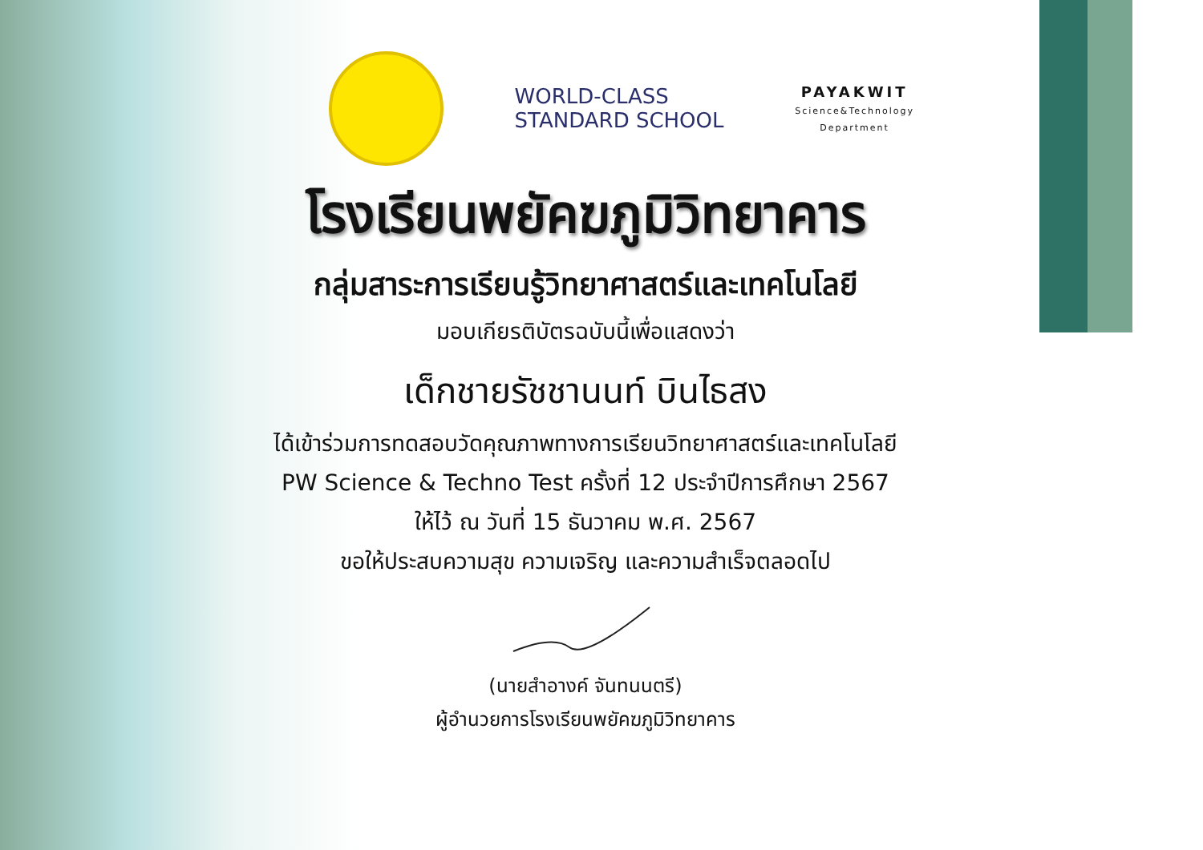WORLD-CLASS
STANDARD SCHOOL
PAYAKWIT
Science&Technology
Department
โรงเรียนพยัคฆภูมิวิทยาคาร
กลุ่มสาระการเรียนรู้วิทยาศาสตร์และเทคโนโลยี
มอบเกียรติบัตรฉบับนี้เพื่อแสดงว่า
เด็กชายรัชชานนท์ บินไธสง
ได้เข้าร่วมการทดสอบวัดคุณภาพทางการเรียนวิทยาศาสตร์และเทคโนโลยี
PW Science & Techno Test ครั้งที่ 12 ประจำปีการศึกษา 2567
ให้ไว้ ณ วันที่ 15 ธันวาคม พ.ศ. 2567
ขอให้ประสบความสุข ความเจริญ และความสำเร็จตลอดไป
(นายสำอางค์ จันทนนตรี)
ผู้อำนวยการโรงเรียนพยัคฆภูมิวิทยาคาร